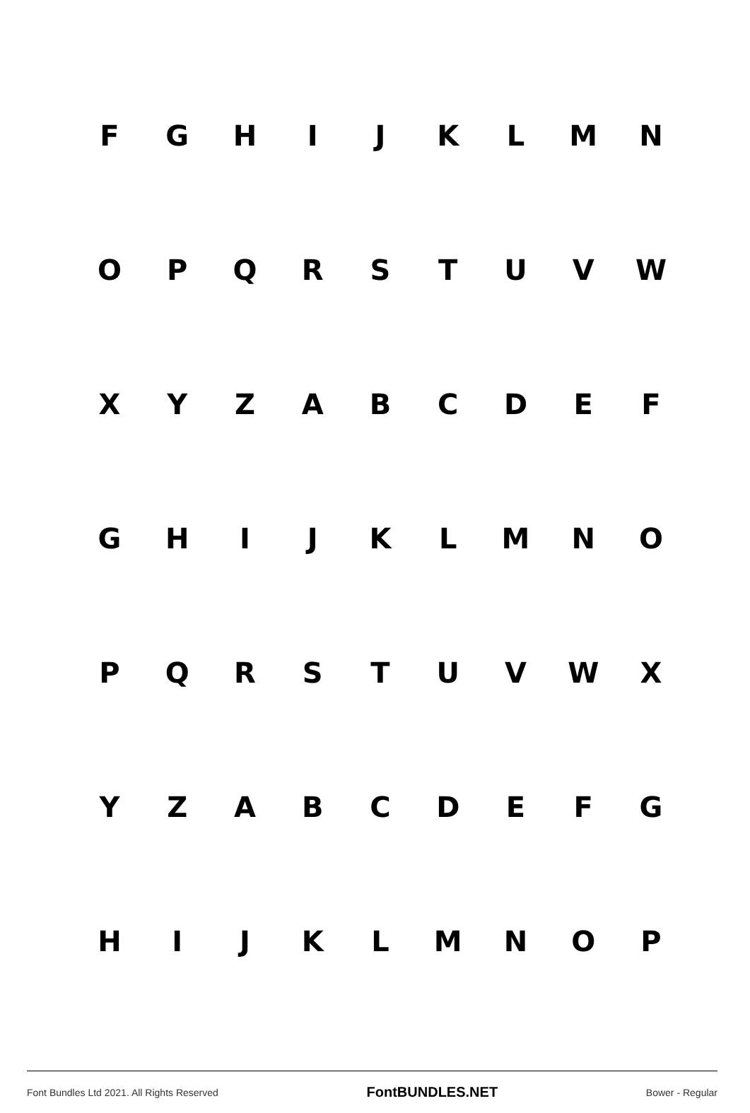F G H I J K L M N
O P Q R S T U V W
X Y Z A B C D E F
G H I J K L M N O
P Q R S T U V W X
Y Z A B C D E F G
H I J K L M N O P
Font Bundles Ltd 2021. All Rights Reserved FontBUNDLES.NET Bower - Regular